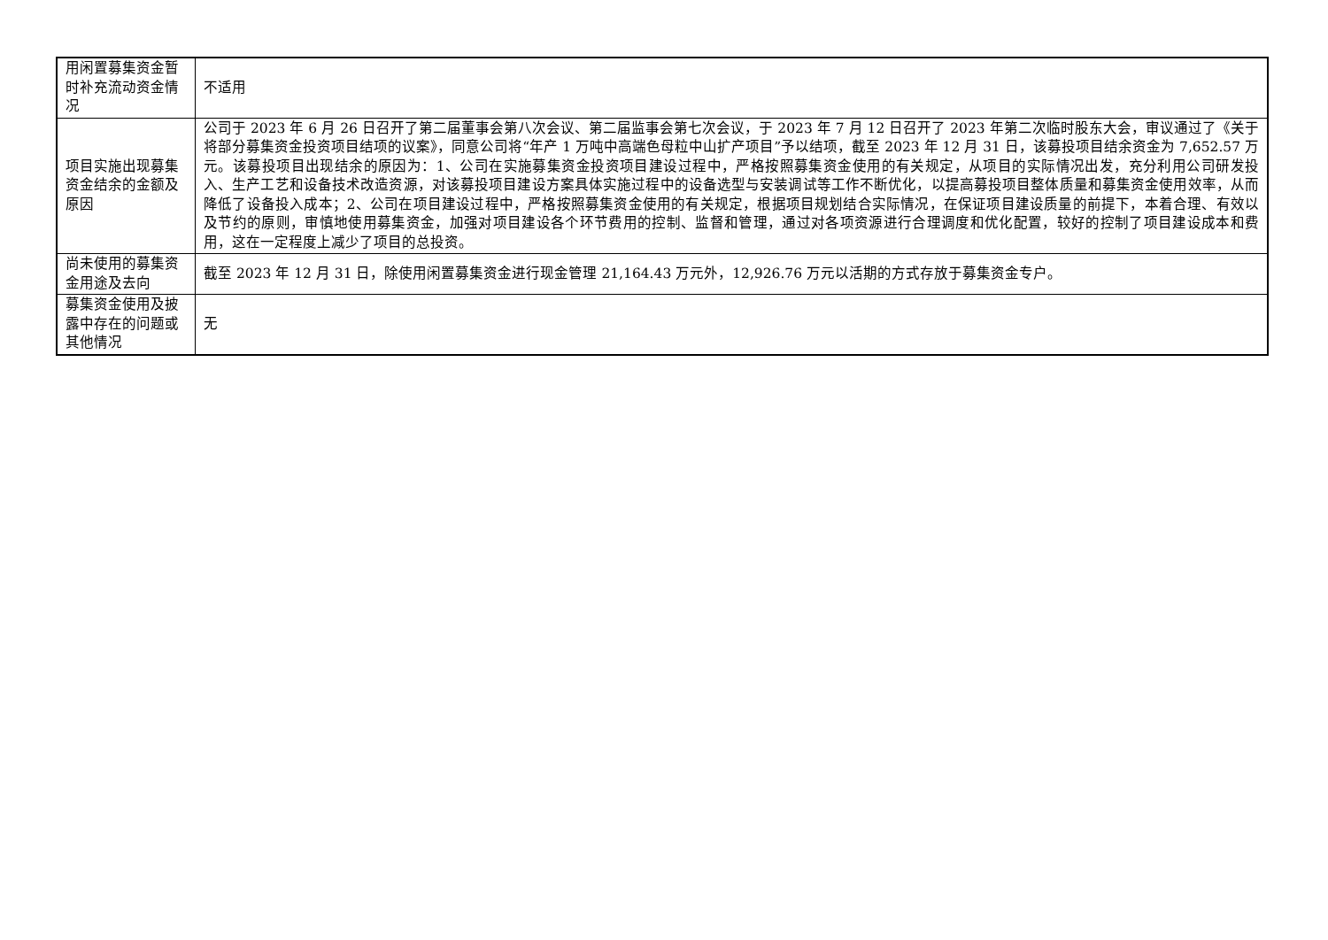| 用闲置募集资金暂时补充流动资金情况 | 不适用 |
| 项目实施出现募集资金结余的金额及原因 | 公司于 2023 年 6 月 26 日召开了第二届董事会第八次会议、第二届监事会第七次会议，于 2023 年 7 月 12 日召开了 2023 年第二次临时股东大会，审议通过了《关于将部分募集资金投资项目结项的议案》，同意公司将“年产 1 万吨中高端色母粒中山扩产项目”予以结项，截至 2023 年 12 月 31 日，该募投项目结余资金为 7,652.57 万元。该募投项目出现结余的原因为：1、公司在实施募集资金投资项目建设过程中，严格按照募集资金使用的有关规定，从项目的实际情况出发，充分利用公司研发投入、生产工艺和设备技术改造资源，对该募投项目建设方案具体实施过程中的设备选型与安装调试等工作不断优化，以提高募投项目整体质量和募集资金使用效率，从而降低了设备投入成本；2、公司在项目建设过程中，严格按照募集资金使用的有关规定，根据项目规划结合实际情况，在保证项目建设质量的前提下，本着合理、有效以及节约的原则，审慎地使用募集资金，加强对项目建设各个环节费用的控制、监督和管理，通过对各项资源进行合理调度和优化配置，较好的控制了项目建设成本和费用，这在一定程度上减少了项目的总投资。 |
| 尚未使用的募集资金用途及去向 | 截至 2023 年 12 月 31 日，除使用闲置募集资金进行现金管理 21,164.43 万元外，12,926.76 万元以活期的方式存放于募集资金专户。 |
| 募集资金使用及披露中存在的问题或其他情况 | 无 |